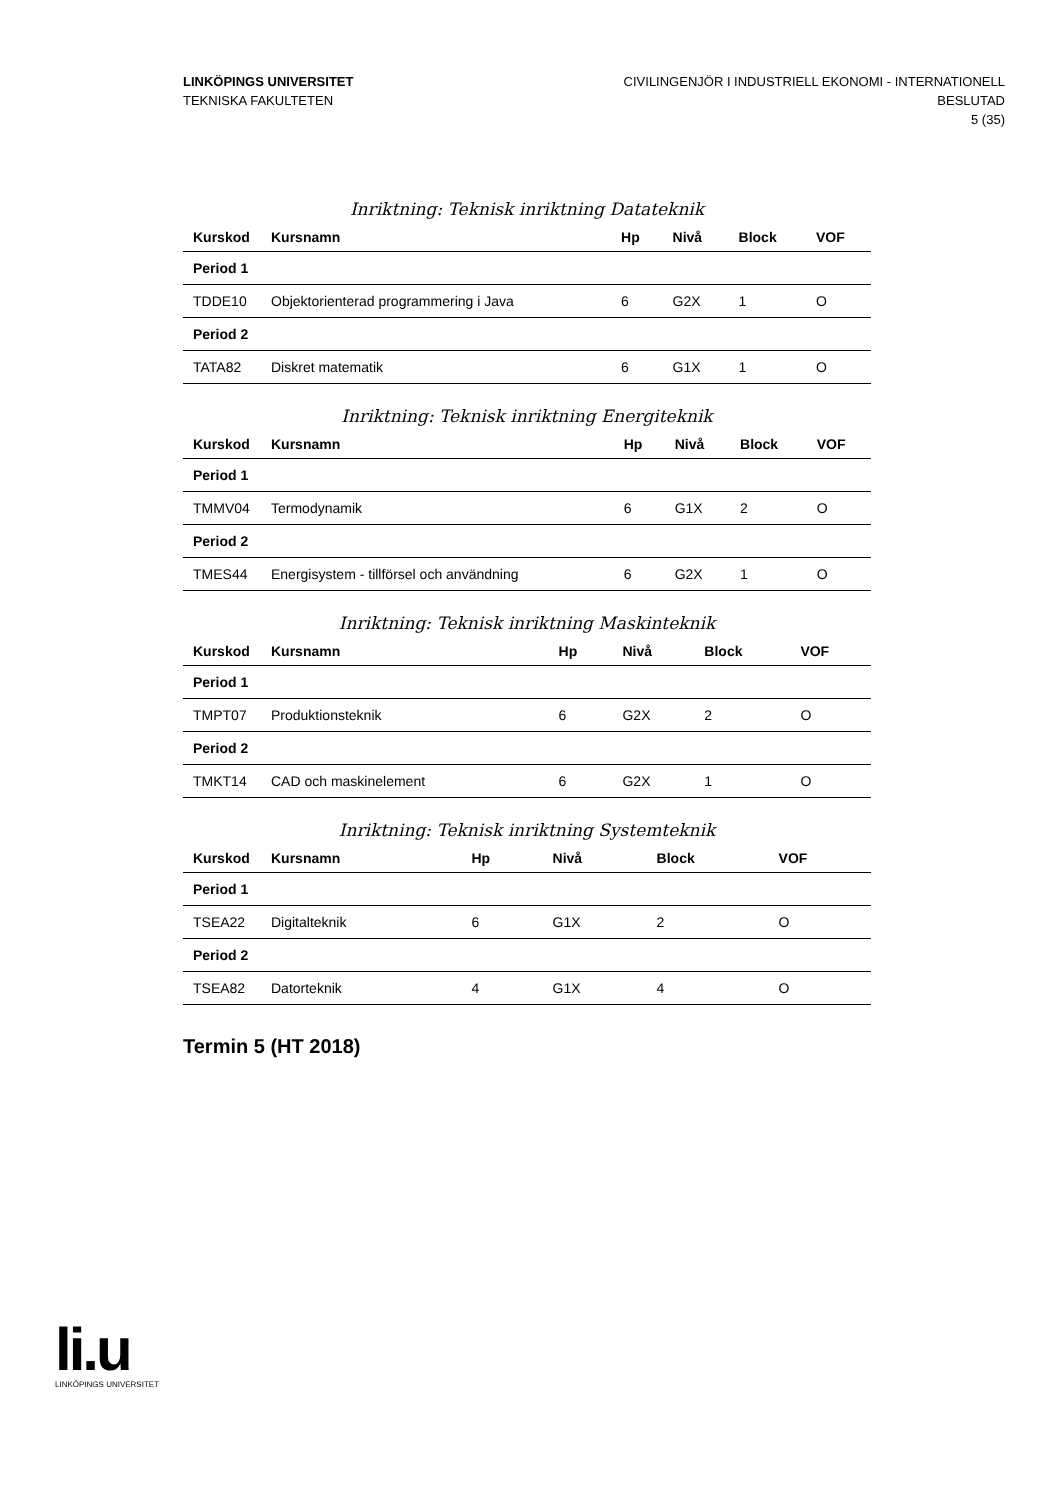LINKÖPINGS UNIVERSITET
TEKNISKA FAKULTETEN
CIVILINGENJÖR I INDUSTRIELL EKONOMI - INTERNATIONELL
BESLUTAD
5 (35)
Inriktning: Teknisk inriktning Datateknik
| Kurskod | Kursnamn | Hp | Nivå | Block | VOF |
| --- | --- | --- | --- | --- | --- |
| Period 1 | | | | | |
| TDDE10 | Objektorienterad programmering i Java | 6 | G2X | 1 | O |
| Period 2 | | | | | |
| TATA82 | Diskret matematik | 6 | G1X | 1 | O |
Inriktning: Teknisk inriktning Energiteknik
| Kurskod | Kursnamn | Hp | Nivå | Block | VOF |
| --- | --- | --- | --- | --- | --- |
| Period 1 | | | | | |
| TMMV04 | Termodynamik | 6 | G1X | 2 | O |
| Period 2 | | | | | |
| TMES44 | Energisystem - tillförsel och användning | 6 | G2X | 1 | O |
Inriktning: Teknisk inriktning Maskinteknik
| Kurskod | Kursnamn | Hp | Nivå | Block | VOF |
| --- | --- | --- | --- | --- | --- |
| Period 1 | | | | | |
| TMPT07 | Produktionsteknik | 6 | G2X | 2 | O |
| Period 2 | | | | | |
| TMKT14 | CAD och maskinelement | 6 | G2X | 1 | O |
Inriktning: Teknisk inriktning Systemteknik
| Kurskod | Kursnamn | Hp | Nivå | Block | VOF |
| --- | --- | --- | --- | --- | --- |
| Period 1 | | | | | |
| TSEA22 | Digitalteknik | 6 | G1X | 2 | O |
| Period 2 | | | | | |
| TSEA82 | Datorteknik | 4 | G1X | 4 | O |
Termin 5 (HT 2018)
li.u
LINKÖPINGS UNIVERSITET